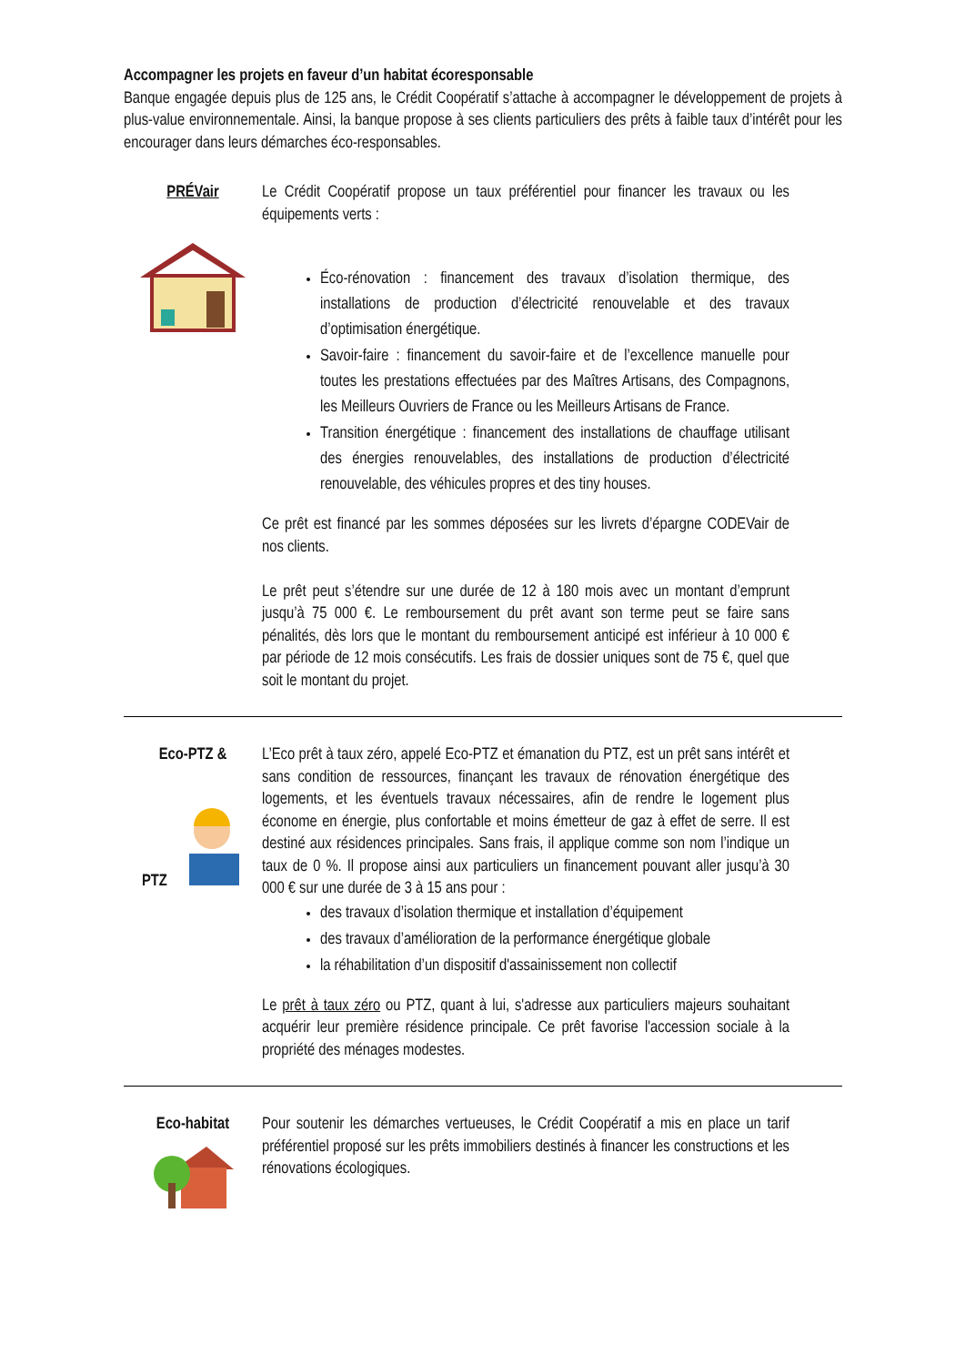Accompagner les projets en faveur d’un habitat écoresponsable
Banque engagée depuis plus de 125 ans, le Crédit Coopératif s’attache à accompagner le développement de projets à plus-value environnementale. Ainsi, la banque propose à ses clients particuliers des prêts à faible taux d’intérêt pour les encourager dans leurs démarches éco-responsables.
PRÉVair Le Crédit Coopératif propose un taux préférentiel pour financer les travaux ou les équipements verts :
Éco-rénovation : financement des travaux d’isolation thermique, des installations de production d’électricité renouvelable et des travaux d’optimisation énergétique.
Savoir-faire : financement du savoir-faire et de l’excellence manuelle pour toutes les prestations effectuées par des Maîtres Artisans, des Compagnons, les Meilleurs Ouvriers de France ou les Meilleurs Artisans de France.
Transition énergétique : financement des installations de chauffage utilisant des énergies renouvelables, des installations de production d’électricité renouvelable, des véhicules propres et des tiny houses.
Ce prêt est financé par les sommes déposées sur les livrets d’épargne CODEVair de nos clients.
Le prêt peut s’étendre sur une durée de 12 à 180 mois avec un montant d’emprunt jusqu’à 75 000 €. Le remboursement du prêt avant son terme peut se faire sans pénalités, dès lors que le montant du remboursement anticipé est inférieur à 10 000 € par période de 12 mois consécutifs. Les frais de dossier uniques sont de 75 €, quel que soit le montant du projet.
Eco-PTZ &
PTZ
L’Eco prêt à taux zéro, appelé Eco-PTZ et émanation du PTZ, est un prêt sans intérêt et sans condition de ressources, finançant les travaux de rénovation énergétique des logements, et les éventuels travaux nécessaires, afin de rendre le logement plus économe en énergie, plus confortable et moins émetteur de gaz à effet de serre. Il est destiné aux résidences principales. Sans frais, il applique comme son nom l’indique un taux de 0 %. Il propose ainsi aux particuliers un financement pouvant aller jusqu’à 30 000 € sur une durée de 3 à 15 ans pour :
des travaux d’isolation thermique et installation d’équipement
des travaux d’amélioration de la performance énergétique globale
la réhabilitation d’un dispositif d'assainissement non collectif
Le prêt à taux zéro ou PTZ, quant à lui, s'adresse aux particuliers majeurs souhaitant acquérir leur première résidence principale. Ce prêt favorise l'accession sociale à la propriété des ménages modestes.
Eco-habitat Pour soutenir les démarches vertueuses, le Crédit Coopératif a mis en place un tarif préférentiel proposé sur les prêts immobiliers destinés à financer les constructions et les rénovations écologiques.